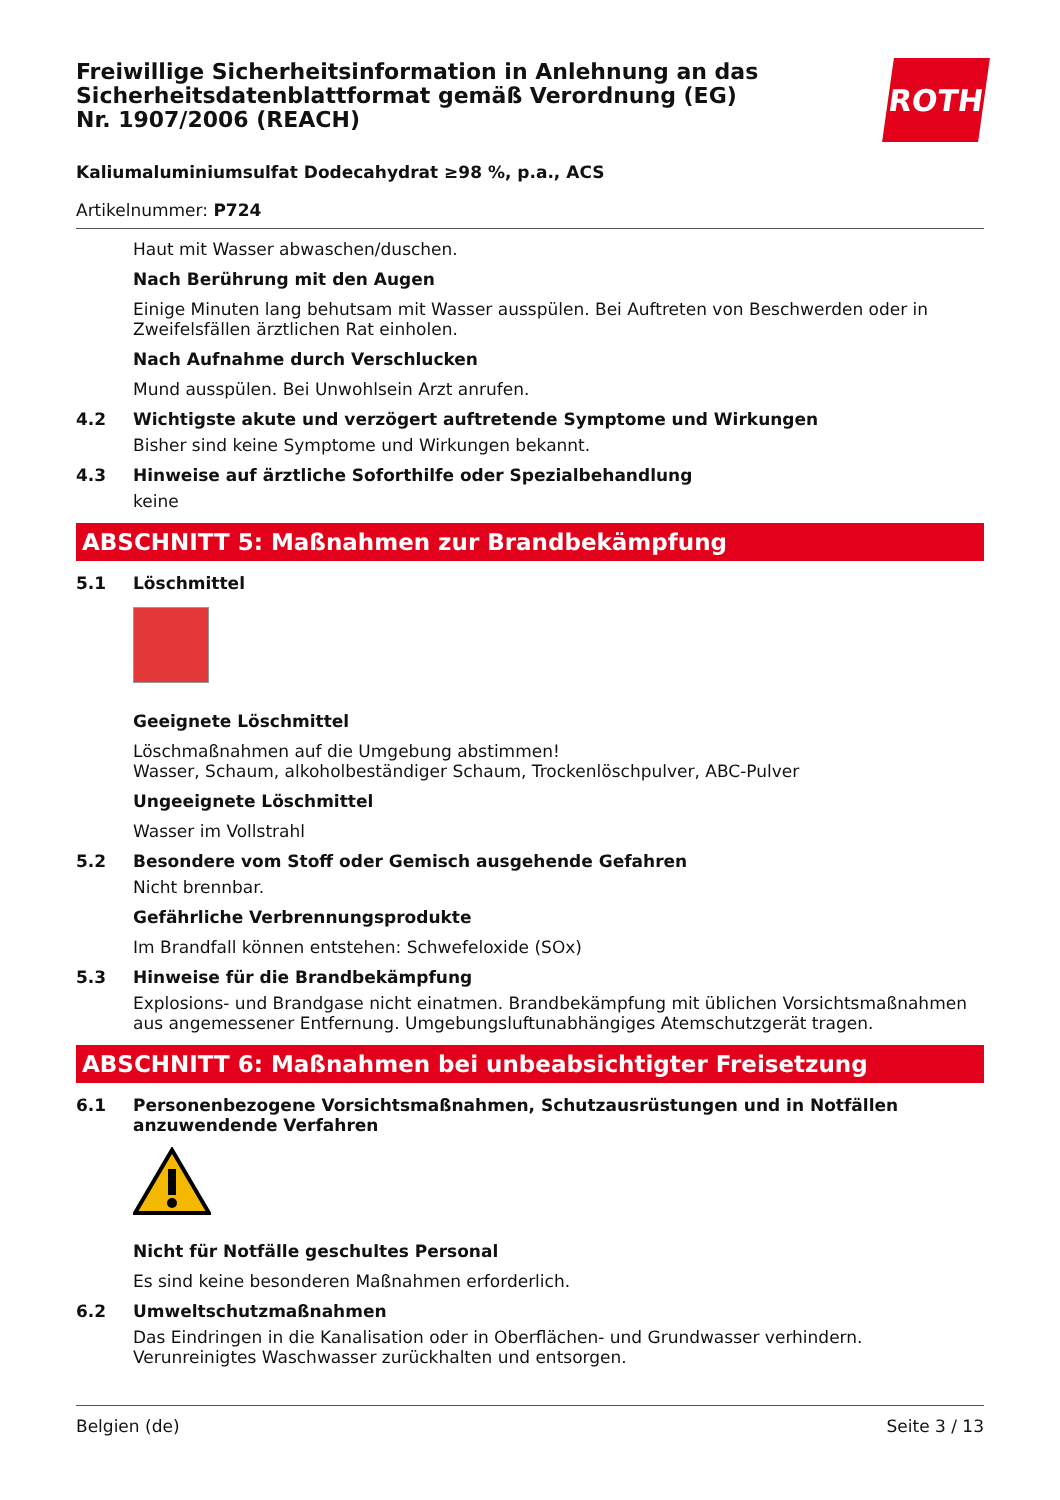Freiwillige Sicherheitsinformation in Anlehnung an das Sicherheitsdatenblattformat gemäß Verordnung (EG) Nr. 1907/2006 (REACH)
Kaliumaluminiumsulfat Dodecahydrat ≥98 %, p.a., ACS
Artikelnummer: P724
Haut mit Wasser abwaschen/duschen.
Nach Berührung mit den Augen
Einige Minuten lang behutsam mit Wasser ausspülen. Bei Auftreten von Beschwerden oder in Zweifelsfällen ärztlichen Rat einholen.
Nach Aufnahme durch Verschlucken
Mund ausspülen. Bei Unwohlsein Arzt anrufen.
4.2 Wichtigste akute und verzögert auftretende Symptome und Wirkungen
Bisher sind keine Symptome und Wirkungen bekannt.
4.3 Hinweise auf ärztliche Soforthilfe oder Spezialbehandlung
keine
ABSCHNITT 5: Maßnahmen zur Brandbekämpfung
5.1 Löschmittel
Geeignete Löschmittel
Löschmaßnahmen auf die Umgebung abstimmen!
Wasser, Schaum, alkoholbeständiger Schaum, Trockenlöschpulver, ABC-Pulver
Ungeeignete Löschmittel
Wasser im Vollstrahl
5.2 Besondere vom Stoff oder Gemisch ausgehende Gefahren
Nicht brennbar.
Gefährliche Verbrennungsprodukte
Im Brandfall können entstehen: Schwefeloxide (SOx)
5.3 Hinweise für die Brandbekämpfung
Explosions- und Brandgase nicht einatmen. Brandbekämpfung mit üblichen Vorsichtsmaßnahmen aus angemessener Entfernung. Umgebungsluftunabhängiges Atemschutzgerät tragen.
ABSCHNITT 6: Maßnahmen bei unbeabsichtigter Freisetzung
6.1 Personenbezogene Vorsichtsmaßnahmen, Schutzausrüstungen und in Notfällen anzuwendende Verfahren
Nicht für Notfälle geschultes Personal
Es sind keine besonderen Maßnahmen erforderlich.
6.2 Umweltschutzmaßnahmen
Das Eindringen in die Kanalisation oder in Oberflächen- und Grundwasser verhindern. Verunreinigtes Waschwasser zurückhalten und entsorgen.
ROTH
Belgien (de) Seite 3 / 13